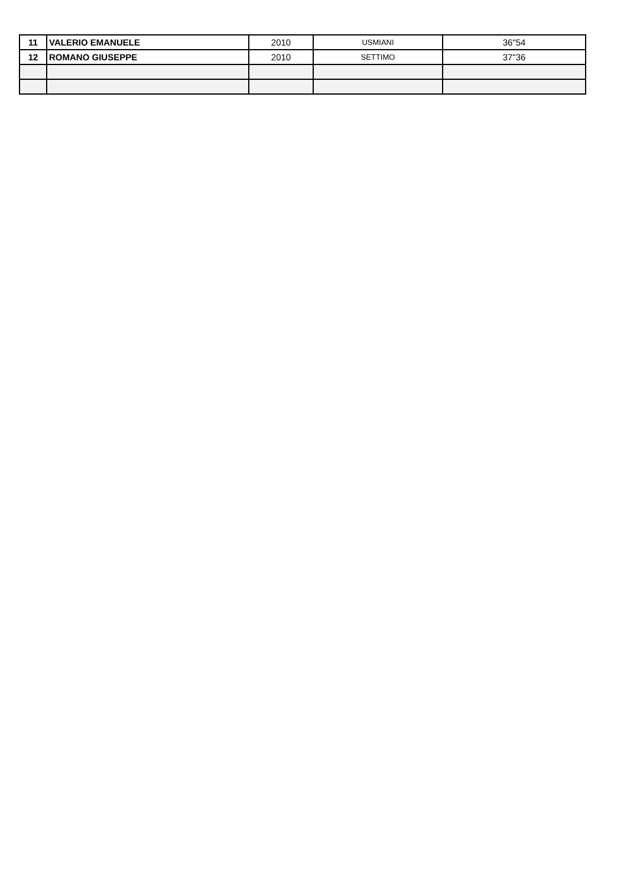| 11 | VALERIO EMANUELE | 2010 | USMIANI | 36"54 |
| 12 | ROMANO GIUSEPPE | 2010 | SETTIMO | 37"36 |